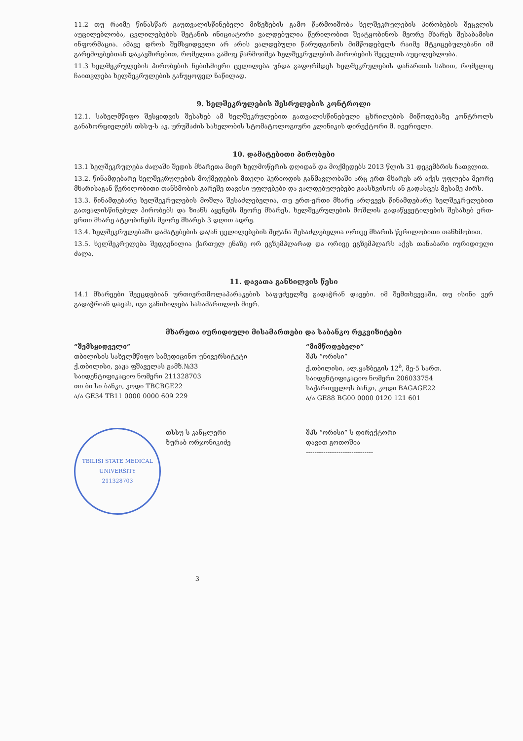11.2 თუ რაიმე წინასწარ გაუთვალისწინებელი მიზეზების გამო წარმოიშობა ხელშეკრულების პირობების შეცვლის აუცილებლობა, ცვლილებების შეტანის ინიციატორი ვალდებულია წერილობით შეატყობინოს მეორე მხარეს შესაბამისი ინფორმაცია. ამავე დროს შემსყიდველი არ არის ვალდებული წარუდგინოს მიმწოდებელს რაიმე მტკიცებულებანი იმ გარემოებებთან დაკავშირებით, რომელთა გამოც წარმოიშვა ხელშეკრულების პირობების შეცვლის აუცილებლობა.
11.3 ხელშეკრულების პირობების ნებისმიერი ცვლილება უნდა გაფორმდეს ხელშეკრულების დანართის სახით, რომელიც ჩაითვლება ხელშეკრულების განუყოფელ ნაწილად.
9. ხელშეკრულების შესრულების კონტროლი
12.1. სახელმწიფო შესყიდვის შესახებ ამ ხელშეკრულებით გათვალისწინებული ცხრილების მიწოდებაზე კონტროლს განახორციელებს თსსუ-ს აკ. ურუშაძის სახელობის სტომატოლოგიური კლინიკის დირექტორი მ. ივერიელი.
10. დამატებითი პირობები
13.1 ხელშეკრულება ძალაში შედის მხარეთა მიერ ხელმოწერის დღიდან და მოქმედებს 2013 წლის 31 დეკემბრის ჩათვლით.
13.2. წინამდებარე ხელშეკრულების მოქმედების მთელი პერიოდის განმავლობაში არც ერთ მხარეს არ აქვს უფლება მეორე მხარისაგან წერილობითი თანხმობის გარეშე თავისი უფლებები და ვალდებულებები გაასხვისოს ან გადასცეს მესამე პირს.
13.3. წინამდებარე ხელშეკრულების მოშლა შესაძლებელია, თუ ერთ-ერთი მხარე არღვევს წინამდებარე ხელშეკრულებით გათვალისწინებულ პირობებს და ზიანს აყენებს მეორე მხარეს. ხელშეკრულების მოშლის გადაწყვეტილების შესახებ ერთ-ერთი მხარე ატყობინებს მეორე მხარეს 3 დღით ადრე.
13.4. ხელშეკრულებაში დამატებების და/ან ცვლილებების შეტანა შესაძლებელია ორივე მხარის წერილობითი თანხმობით.
13.5. ხელშეკრულება შედგენილია ქართულ ენაზე ორ ეგზემპლარად და ორივე ეგზემპლარს აქვს თანაბარი იურიდიული ძალა.
11. დავათა განხილვის წესი
14.1 მხარეები შეეცდებიან ურთიერთმოლაპარაკების საფუძველზე გადაჭრან დავები. იმ შემთხვევაში, თუ ისინი ვერ გადაჭრიან დავას, იგი განიხილება სასამართლოს მიერ.
მხარეთა იურიდიული მისამართები და საბანკო რეკვიზიტები
“შემსყიდველი”
თბილისის სახელმწიფო სამედიცინო უნივერსიტეტი
ქ.თბილისი, ვაჟა ფშაველას გამზ.№33
საიდენტიფიკაციო ნომერი 211328703
თი ბი სი ბანკი, კოდი TBCBGE22
ა/ა GE34 TB11 0000 0000 609 229
“მიმწოდებელი”
შპს “ორისი”
ქ.თბილისი, ალ.ყაზბეგის 12<sup>ბ</sup>, მე-5 სართ.
საიდენტიფიკაციო ნომერი 206033754
საქართველოს ბანკი, კოდი BAGAGE22
ა/ა GE88 BG00 0000 0120 121 601
TBILISI STATE MEDICAL UNIVERSITY
211328703
თსსუ-ს კანცლერი
ზურაბ ორჯონიკიძე
შპს “ორისი”-ს დირექტორი
დავით გოთოშია
-------------------------------
3